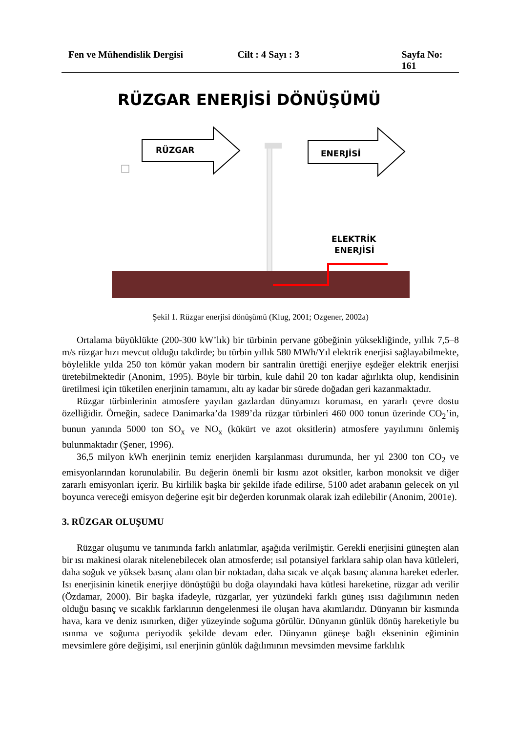Fen ve Mühendislik Dergisi Cilt : 4 Sayı : 3 Sayfa No: 161
RÜZGAR ENERJİSİ DÖNÜŞÜMÜ
RÜZGAR
ENERJİSİ
ELEKTRİK
ENERJİSİ
Şekil 1. Rüzgar enerjisi dönüşümü (Klug, 2001; Ozgener, 2002a)
Ortalama büyüklükte (200-300 kW’lık) bir türbinin pervane göbeğinin yüksekliğinde, yıllık 7,5–8 m/s rüzgar hızı mevcut olduğu takdirde; bu türbin yıllık 580 MWh/Yıl elektrik enerjisi sağlayabilmekte, böylelikle yılda 250 ton kömür yakan modern bir santralin ürettiği enerjiye eşdeğer elektrik enerjisi üretebilmektedir (Anonim, 1995). Böyle bir türbin, kule dahil 20 ton kadar ağırlıkta olup, kendisinin üretilmesi için tüketilen enerjinin tamamını, altı ay kadar bir sürede doğadan geri kazanmaktadır.
Rüzgar türbinlerinin atmosfere yayılan gazlardan dünyamızı koruması, en yararlı çevre dostu özelliğidir. Örneğin, sadece Danimarka’da 1989’da rüzgar türbinleri 460 000 tonun üzerinde CO<sub>2</sub>’in, bunun yanında 5000 ton SO<sub>x</sub> ve NO<sub>x</sub> (kükürt ve azot oksitlerin) atmosfere yayılımını önlemiş bulunmaktadır (Şener, 1996).
36,5 milyon kWh enerjinin temiz enerjiden karşılanması durumunda, her yıl 2300 ton CO<sub>2</sub> ve emisyonlarından korunulabilir. Bu değerin önemli bir kısmı azot oksitler, karbon monoksit ve diğer zararlı emisyonları içerir. Bu kirlilik başka bir şekilde ifade edilirse, 5100 adet arabanın gelecek on yıl boyunca vereceği emisyon değerine eşit bir değerden korunmak olarak izah edilebilir (Anonim, 2001e).
3. RÜZGAR OLUŞUMU
Rüzgar oluşumu ve tanımında farklı anlatımlar, aşağıda verilmiştir. Gerekli enerjisini güneşten alan bir ısı makinesi olarak nitelenebilecek olan atmosferde; ısıl potansiyel farklara sahip olan hava kütleleri, daha soğuk ve yüksek basınç alanı olan bir noktadan, daha sıcak ve alçak basınç alanına hareket ederler. Isı enerjisinin kinetik enerjiye dönüştüğü bu doğa olayındaki hava kütlesi hareketine, rüzgar adı verilir (Özdamar, 2000). Bir başka ifadeyle, rüzgarlar, yer yüzündeki farklı güneş ısısı dağılımının neden olduğu basınç ve sıcaklık farklarının dengelenmesi ile oluşan hava akımlarıdır. Dünyanın bir kısmında hava, kara ve deniz ısınırken, diğer yüzeyinde soğuma görülür. Dünyanın günlük dönüş hareketiyle bu ısınma ve soğuma periyodik şekilde devam eder. Dünyanın güneşe bağlı ekseninin eğiminin mevsimlere göre değişimi, ısıl enerjinin günlük dağılımının mevsimden mevsime farklılık